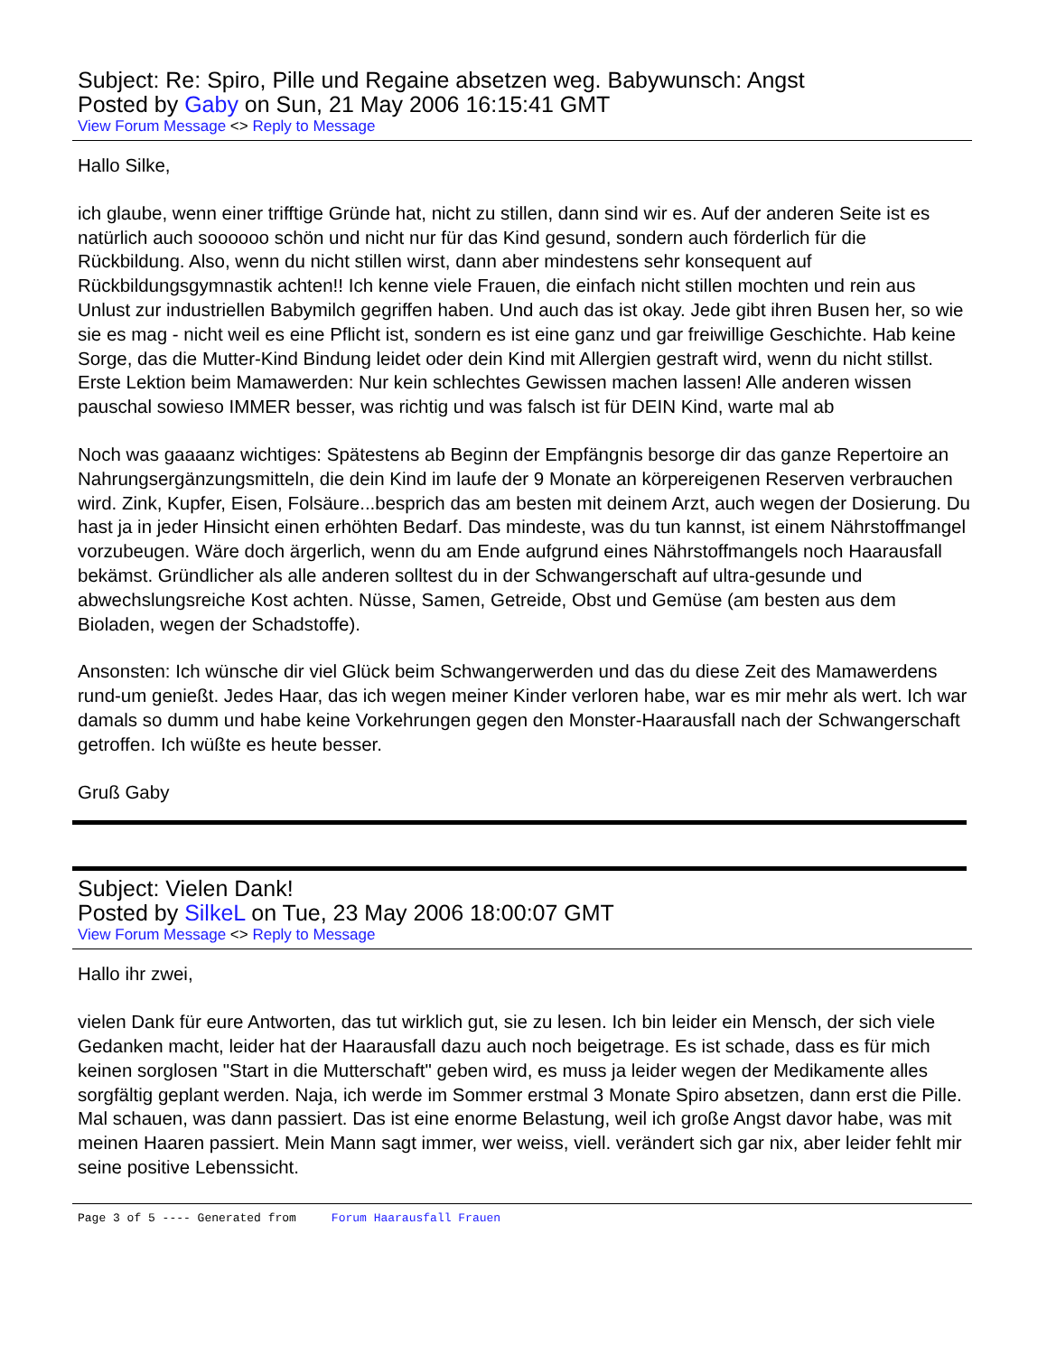Subject: Re: Spiro, Pille und Regaine absetzen weg. Babywunsch: Angst
Posted by Gaby on Sun, 21 May 2006 16:15:41 GMT
View Forum Message <> Reply to Message
Hallo Silke,
ich glaube, wenn einer trifftige Gründe hat, nicht zu stillen, dann sind wir es. Auf der anderen Seite ist es natürlich auch soooooo schön und nicht nur für das Kind gesund, sondern auch förderlich für die Rückbildung. Also, wenn du nicht stillen wirst, dann aber mindestens sehr konsequent auf Rückbildungsgymnastik achten!! Ich kenne viele Frauen, die einfach nicht stillen mochten und rein aus Unlust zur industriellen Babymilch gegriffen haben. Und auch das ist okay. Jede gibt ihren Busen her, so wie sie es mag - nicht weil es eine Pflicht ist, sondern es ist eine ganz und gar freiwillige Geschichte. Hab keine Sorge, das die Mutter-Kind Bindung leidet oder dein Kind mit Allergien gestraft wird, wenn du nicht stillst. Erste Lektion beim Mamawerden: Nur kein schlechtes Gewissen machen lassen! Alle anderen wissen pauschal sowieso IMMER besser, was richtig und was falsch ist für DEIN Kind, warte mal ab
Noch was gaaaanz wichtiges: Spätestens ab Beginn der Empfängnis besorge dir das ganze Repertoire an Nahrungsergänzungsmitteln, die dein Kind im laufe der 9 Monate an körpereigenen Reserven verbrauchen wird. Zink, Kupfer, Eisen, Folsäure...besprich das am besten mit deinem Arzt, auch wegen der Dosierung. Du hast ja in jeder Hinsicht einen erhöhten Bedarf. Das mindeste, was du tun kannst, ist einem Nährstoffmangel vorzubeugen. Wäre doch ärgerlich, wenn du am Ende aufgrund eines Nährstoffmangels noch Haarausfall bekämst. Gründlicher als alle anderen solltest du in der Schwangerschaft auf ultra-gesunde und abwechslungsreiche Kost achten. Nüsse, Samen, Getreide, Obst und Gemüse (am besten aus dem Bioladen, wegen der Schadstoffe).
Ansonsten: Ich wünsche dir viel Glück beim Schwangerwerden und das du diese Zeit des Mamawerdens rund-um genießt. Jedes Haar, das ich wegen meiner Kinder verloren habe, war es mir mehr als wert. Ich war damals so dumm und habe keine Vorkehrungen gegen den Monster-Haarausfall nach der Schwangerschaft getroffen. Ich wüßte es heute besser.
Gruß Gaby
Subject: Vielen Dank!
Posted by SilkeL on Tue, 23 May 2006 18:00:07 GMT
View Forum Message <> Reply to Message
Hallo ihr zwei,
vielen Dank für eure Antworten, das tut wirklich gut, sie zu lesen. Ich bin leider ein Mensch, der sich viele Gedanken macht, leider hat der Haarausfall dazu auch noch beigetrage. Es ist schade, dass es für mich keinen sorglosen "Start in die Mutterschaft" geben wird, es muss ja leider wegen der Medikamente alles sorgfältig geplant werden. Naja, ich werde im Sommer erstmal 3 Monate Spiro absetzen, dann erst die Pille. Mal schauen, was dann passiert. Das ist eine enorme Belastung, weil ich große Angst davor habe, was mit meinen Haaren passiert. Mein Mann sagt immer, wer weiss, viell. verändert sich gar nix, aber leider fehlt mir seine positive Lebenssicht.
Page 3 of 5 ---- Generated from Forum Haarausfall Frauen